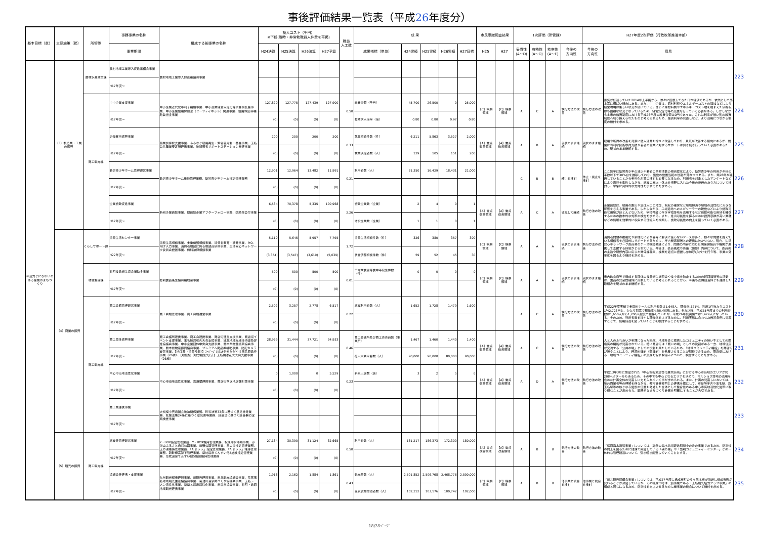事後評価結果一覧表（平成26年度分）
| 基本目標（章） | 主要施策（節） | 所管課 | 事務事業の名称 | 構成する細事業の名称 | 投入コスト（千円） ※下段(臨時・非常勤職員人件費を再掲) | | | | 職員 人工数 | 成 果 | | | | | 市民意識調査結果 | | 1次評価（所管課） | | | | H27年度2次評価（行政改革推進本部） | |
| --- | --- | --- | --- | --- | --- | --- | --- | --- | --- | --- | --- | --- | --- | --- | --- | --- | --- | --- | --- | --- | --- | --- |
| | | | 事業期間 | | H24決算 | H25決算 | H26決算 | H27予算 | | 成果指標（単位） | H24実績 | H25実績 | H26実績 | H27目標 | H25 | H27 | 妥当性 (A～D) | 有効性 (A～D) | 効率性 (A～E) | 今後の 方向性 | 今後の 方向性 | 意見 |
| ④活力とにぎわいのある産業のまちづくり | （3）製造業・工業の振興 | 農林水産政策課 | 農村地域工業導入促進審議会事業 | 農村地域工業導入促進審議会事業 | | | | | | | | | | | | | | | | | | |
| | | | H17年度～ | | | | | | | | | | | | | | | | | | | |
| | | 商工観光課 | 中小企業支援事業 | 中小企業近代化等利子補給事業、中小企業経営安定化等資金預託金事業、中小企業信用保険法（セーフティネット）関連事業、信用保証料補助負担金事業 | 127,820 | 127,775 | 127,439 | 127,900 | 0.50 | 融資金額（千円） | 45,700 | 26,500 | 0 | 25,000 | 【C】観察領域 | 【C】観察領域 | A | C | A | 執行方法の改善 | 執行方法の改善 | 景気が低迷していた2014年上半期から、徐々に回復してきた日本経済であるが、依然として売上高は横ばい傾向にある。また、中小企業は、原材料費やエネルギーコストの増加などにより経営環境は厳しい状況が続いている。さらに原材料費やエネルギーコスト増を踏まえた価格転嫁も困難な状況となっているため、経営安定化等の支援を行っていく必要がある。しかしながら本市の融資制度における平成26年度の融資金額は0円であった。これは利率が低い別の融資制度へ切り換えられたものと考えられるため、融資利率の見直しなど、より活用につながる制度の検討を求める。 |
| | | | H17年度～ | | (0) | (0) | (0) | (0) | | 有効求人倍率（倍） | 0.80 | 0.80 | 0.97 | 0.80 | | | | | | | | |
| | | | 労働雇用振興事業 | 職業訓練校支援事業、ふるさと雇用再生・緊急雇用創出基金事業、玉名公共職業安定所連携事業、地域若者サポートステーション関連事業 | 200 | 200 | 200 | 200 | 0.33 | 就業相談件数（件） | 6,211 | 5,863 | 3,527 | 2,000 | 【A】重点改善領域 | 【A】重点改善領域 | A | B | A | 現状のまま継続 | 現状のまま継続 | 雇用や所得の改善を背景に個人消費も徐々に改善しており、景気が改善する傾向にあるが、就業に有利な技術取得支援や若者の職業に対するサポートは引き続き行っていく必要があるため、現状のまま継続する。 |
| | | | H17年度～ | | (0) | (0) | (0) | (0) | | 就業決定者数（人） | 129 | 105 | 151 | 200 | | | | | | | | |
| | | | 勤労青少年ホーム管理運営事業 | 勤労青少年ホーム維持管理業務、勤労青少年ホーム指定管理業務 | 12,901 | 12,964 | 13,482 | 11,991 | 0.21 | 利用者数（人） | 21,350 | 16,429 | 18,431 | 21,000 | | | C | B | B | 縮小を検討 | 休止・廃止を検討 | ここ数年は勤労青少年の減少や若者の余暇活動の傾向変化により、勤労青少年の利用が全体の半数以下で30%台を推移しており、施設の設置当初の役割が薄れつつある。また、築28年が経過していることから老朽化対策の検討も必要になるため、利用者を対象としたアンケートなどにより意見を集約しながら、施設の廃止・休止を視野に入れた今後の施設のあり方について検討し、早急に具体的な方向性を示すことを求める。 |
| | | | H17年度～ | | (0) | (0) | (0) | (0) | | | | | | | | | | | | | | |
| | | | 企業誘致促進事業 | 新規企業誘致事業、既誘致企業アフターフォロー事業、奨励金交付事業 | 6,534 | 70,378 | 5,335 | 100,968 | 2.26 | 誘致企業数（企業） | 2 | 4 | 0 | 1 | 【A】重点改善領域 | 【A】重点改善領域 | A | C | A | 拡充して継続 | 執行方法の改善 | 企業誘致は、雇用の創出や定住人口の増加、税収の確保など地域経済や地域の活性化に大きな影響を与える事業である。しかしながら、工場適地へのメガソーラーの建設などにより誘致可能な用地がほとんどないため、学校再編に伴う学校跡地を活用するなど誘致可能な用地を確保するための抜本的な対策の検討を求める。また、進出可能性を探るために投資意欲が高い業種などの情報を効果的に収集する仕組みを構築し、誘致可能性の向上を図っていく必要がある。 |
| | | | H17年度～ | | (0) | (0) | (0) | (0) | | 増設企業数（企業） | 1 | 1 | 0 | 1 | | | | | | | | |
| | （4）商業の振興 | くらしサポート課 | 消費生活センター事業 | 消費生活相談事業、多重債務相談事業、消費者教育・啓発事業、PIO-NET入力事業、消費者相談に係る相談員研修事業、生活安心ネットワーク委員会設置事業、無料法律相談事業 | 5,119 | 5,645 | 5,957 | 7,795 | 1.72 | 消費生活相談件数（件） | 326 | 380 | 357 | 300 | 【C】観察領域 | 【C】観察領域 | A | A | A | 現状のまま継続 | 執行方法の改善 | 消費者問題の複雑化や多様化により容易に解決に至らないケースが多く、様々な問題を抱えている相談者を包括的にサポートするために、庁内関係部署との連携は欠かせない。現在、生活安心ネットワーク委員会のケース検討会議により、問題の内容に応じた関係課職員や機関が連携して支援する体制がとられている。今後は、委員構成や会議（研修）内容について、委員会の主旨や研修内容に応じた関係課職員、機関を適切に把握し参加呼びかけを行う等、事業の効率化を図るよう検討を求める。 |
| | | | H22年度～ | | (3,354) | (3,547) | (3,619) | (5,039) | | 多重債務相談件数（件） | 59 | 52 | 45 | 30 | | | | | | | | |
| | | 環境整備課 | 有明食品衛生協会補助金事業 | 有明食品衛生協会補助金事業 | 500 | 500 | 500 | 500 | 0.01 | 市内飲食店等食中毒発生件数（件） | 0 | 0 | 0 | 0 | 【C】観察領域 | 【C】観察領域 | A | A | A | 現状のまま継続 | 現状のまま継続 | 市内飲食店等で構成する団体の食品衛生講習会や食中毒を防止するための巡回指導等の活動は、食品の安全性確保に貢献していると考えられることから、今後も近隣自治体とも連携した取組みを現状のまま継続する。 |
| | | | H17年度～ | | (0) | (0) | (0) | (0) | | | | | | | | | | | | | | |
| | | 商工観光課 | 商工会館管理運営事業 | 商工会館管理事業、商工会館運営事業 | 2,502 | 3,257 | 2,778 | 6,517 | 0.22 | 施設利用者数（人） | 1,652 | 1,728 | 1,479 | 1,600 | | | A | C | A | 執行方法の改善 | 執行方法の改善 | 平成22年度実績で多目的ホールの利用者数は1,648人、稼働率は21%、利用1件当たりコストが42,723円と、かなり割高で稼働率も低い状況にある。それ以降、平成25年度までの利用者数は1,650人から1,700人程度で推移していたが、平成26年度実績では1,479人になっている。そのため、利用者数を増やし稼働率を上げるために、利用実態に合わせた設置条例に見直すことで、使用促進を図っていくことを検討することを求める。 |
| | | | H17年度～ | | (0) | (0) | (0) | (0) | | | | | | | | | | | | | | |
| | | | 商工団体振興事業 | 商工会議所連携事業、商工会連携事業、商店街連盟支援事業、商店街イベント支援事業、玉名納涼花火大会支援事業、城北地域先端技術波及促進協議会事業、中小企業団体中央会支援事業、熊本県物産振興協会事業、熊本県物産振興協会事業、プレミアム商品券補助事業、防犯カメラ設置事業、【地住緊（消費喚起）】ｽｰﾊﾟｰﾌﾟﾚﾐｱﾑ付ｷﾗﾘかがやけ玉名商品券事業（26繰）、【地住緊（地方創生先行）】玉名納涼花火大会支援事業（26繰） | 28,969 | 31,444 | 37,721 | 94,933 | 0.46 | 商工会議所及び商工会会員数（事業所） | 1,467 | 1,460 | 1,440 | 1,400 | 【A】重点改善領域 | 【A】重点改善領域 | A | C | A | 執行方法の改善 | 執行方法の改善 | 人と人のふれあいが希薄になった現代、地域社会に密着したコミュニティの担い手としての商店街の機能が見直されている。特に商店街は「商いの場」としての役割がある一方、地域住民が交流する「公共の場」としての役割も果たしているため、「地域コミュニティ機能」を商店街が担うことにより、経済的機能（商機能）を発展させることが期待できるため、商店街における「地域コミュニティ機能」の形成を促す取組みについて、検討することを求める。 |
| | | | H17年度～ | | (0) | (0) | (0) | (0) | | 花火大会来客数（人） | 90,000 | 90,000 | 80,000 | 90,000 | | | | | | | | |
| | | | 中心市街地活性化事業 | 中心市街地活性化事業、高瀬蔵連携事業、商店街空き地店舗対策事業 | 0 | 1,000 | 0 | 5,529 | 0.23 | 新規出店数（店） | 3 | 2 | 5 | 6 | 【A】重点改善領域 | 【A】重点改善領域 | A | D | A | 執行方法の改善 | 執行方法の改善 | 平成13年3月に策定された「中心市街地活性化基本計画」における中心市街地のエリアが約208ヘクタールもあるため、その中でも中心となるエリアを決めて、マルショク跡地の活用を含めた計画全体の見直しに力を入れていく事が求められる。また、計画の見直しにおいては、地元商業者等の理解を得ながら、都市計画部門との連携を密にして、市役所庁舎や玉名駅、新玉名駅等の核となる施設の位置も考慮した全体として整合性のある中心市街地活性化施策に取り組むことが求められ、戦略的なまちづくり計画を明確にすることが大切である。 |
| | | | H17年度～ | | (0) | (0) | (0) | (0) | | | | | | | | | | | | | | |
| | | | 商工業連携事業 | 大規模小売店舗立地法関係業務、砕石法第33条に基づく意見書等業務、鉱業法第24条に基づく意見書等業務、計量法に基づく計量器の定期検査事業 | | | | | | | | | | | | | | | | | | |
| | | | H17年度～ | | | | | | | | | | | | | | | | | | | |
| | （5）観光の振興 | 商工観光課 | 施設等管理運営事業 | Y・BOX指定管理業務、Y・BOX維持管理業務、松原海水浴場事業、小岱山ふるさと自然公園事業、日嶽公園管理事業、玉の湯指定管理業務、玉の湯維持管理業務、「たまララ」指定管理業務、「たまララ」維持管理業務、新幹線高架下管理事業、草枕温泉てんすい他5施設指定管理業務、草枕温泉てんすい他5施設維持管理業務 | 27,134 | 30,390 | 31,124 | 32,665 | 0.50 | 利用者数（人） | 181,217 | 186,373 | 172,300 | 180,000 | 【A】重点改善領域 | 【A】重点改善領域 | A | B | B | 執行方法の改善 | 執行方法の改善 | 「松原海水浴場事業」については、夏季の海水浴場遊泳期間中のみの事業であるため、効率性の向上を図るために他課で実施している「磯の里」や「岱明コミュニティーセンター」との一体的な管理運営について、引き続き調整していくこととする。 |
| | | | H17年度～ | | (0) | (0) | (0) | (0) | | | | | | | | | | | | | | |
| | | | 協議会等連携・支援事業 | 九州観光都市連盟事業、県観光連盟事業、県北観光協議会事業、荒尾玉名地域観光推進協議会事業、菊池川温泉郷づくり協議会事業、玉名ラーメン活性化事業、薬草と温泉活性化事業、県温泉協会事業、有明・島原地域観光連携事業 | 1,918 | 2,162 | 1,884 | 1,861 | 0.43 | 観光客数（人） | 2,501,852 | 2,506,768 | 2,468,776 | 2,500,000 | 【C】観察領域 | 【C】観察領域 | A | B | B | 他事業と統合を検討 | 他事業と統合を検討 | 「県北観光協議会事業」については、平成27年度に構成市町のうち熊本市が脱退し構成市町が変わることが決定しているが、その構成市町は、別事業である「玉名観光魅力アップ事業」の構成と同じになるため、効率性を向上させるために細事業の統合について検討を求める。 |
| | | | H17年度～ | | (0) | (0) | (0) | (0) | | 温泉旅館宿泊者数（人） | 102,152 | 103,176 | 100,742 | 102,000 | | | | | | | | |
223
224
225
226
227
228
229
230
231
232
233
234
235
18/35ﾍﾟｰｼﾞ